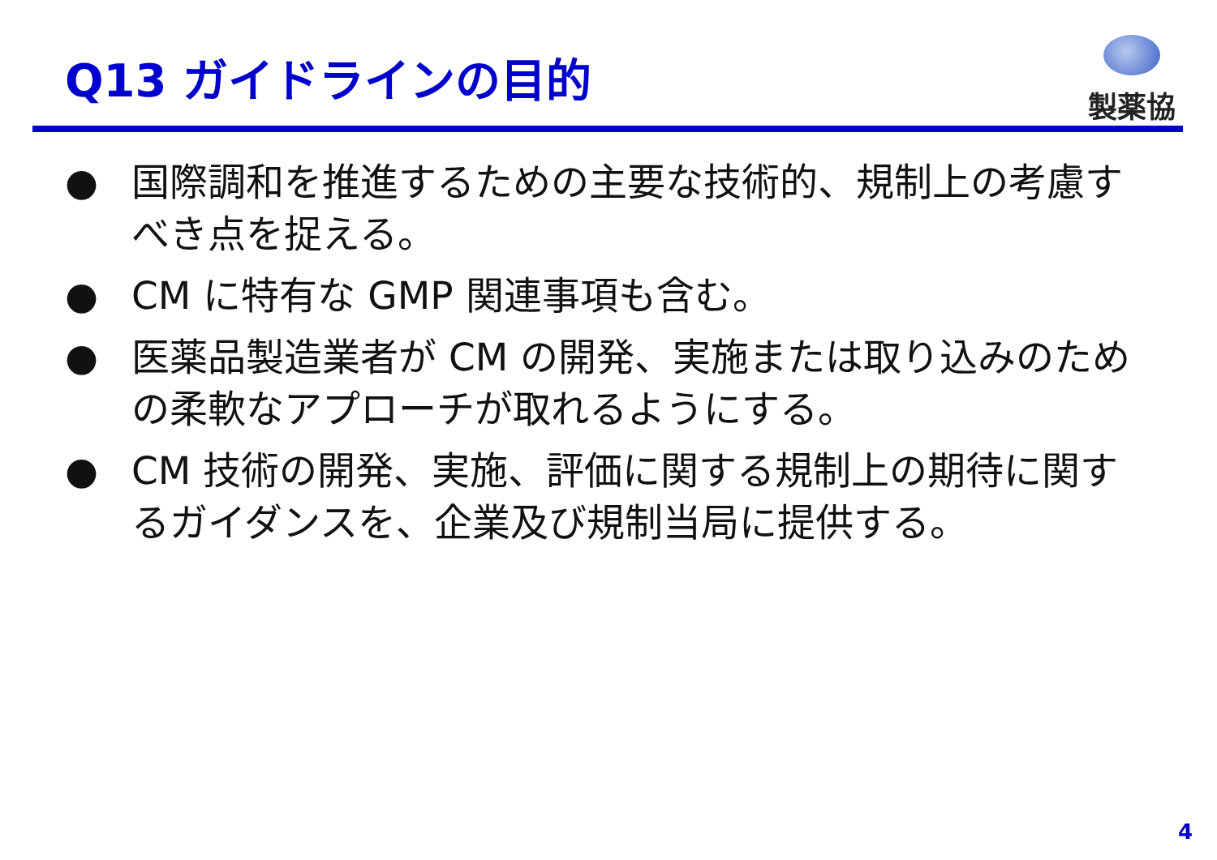Q13 ガイドラインの目的
製薬協
● 国際調和を推進するための主要な技術的、規制上の考慮すべき点を捉える。
● CM に特有な GMP 関連事項も含む。
● 医薬品製造業者が CM の開発、実施または取り込みのための柔軟なアプローチが取れるようにする。
● CM 技術の開発、実施、評価に関する規制上の期待に関するガイダンスを、企業及び規制当局に提供する。
4